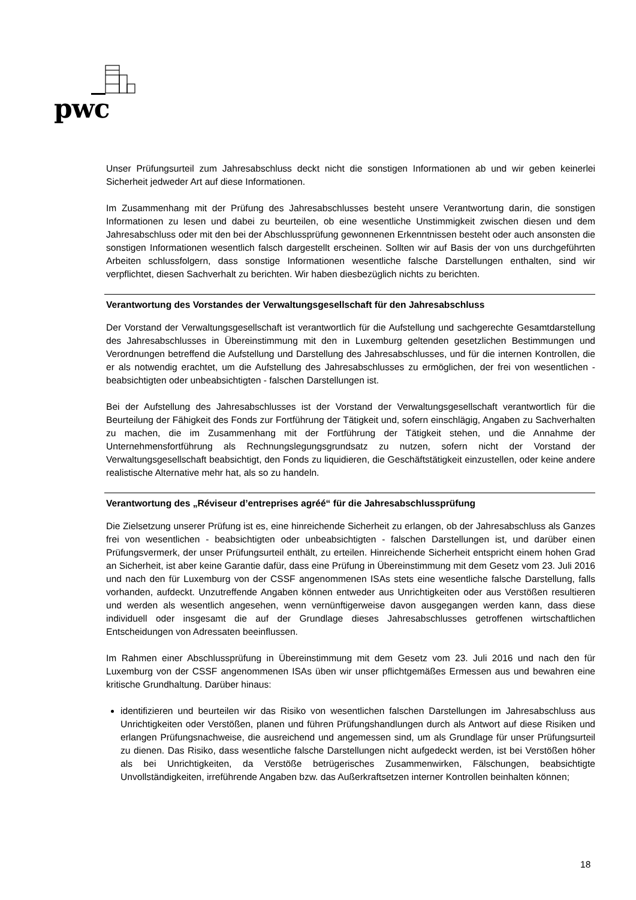pwc
Unser Prüfungsurteil zum Jahresabschluss deckt nicht die sonstigen Informationen ab und wir geben keinerlei Sicherheit jedweder Art auf diese Informationen.
Im Zusammenhang mit der Prüfung des Jahresabschlusses besteht unsere Verantwortung darin, die sonstigen Informationen zu lesen und dabei zu beurteilen, ob eine wesentliche Unstimmigkeit zwischen diesen und dem Jahresabschluss oder mit den bei der Abschlussprüfung gewonnenen Erkenntnissen besteht oder auch ansonsten die sonstigen Informationen wesentlich falsch dargestellt erscheinen. Sollten wir auf Basis der von uns durchgeführten Arbeiten schlussfolgern, dass sonstige Informationen wesentliche falsche Darstellungen enthalten, sind wir verpflichtet, diesen Sachverhalt zu berichten. Wir haben diesbezüglich nichts zu berichten.
Verantwortung des Vorstandes der Verwaltungsgesellschaft für den Jahresabschluss
Der Vorstand der Verwaltungsgesellschaft ist verantwortlich für die Aufstellung und sachgerechte Gesamtdarstellung des Jahresabschlusses in Übereinstimmung mit den in Luxemburg geltenden gesetzlichen Bestimmungen und Verordnungen betreffend die Aufstellung und Darstellung des Jahresabschlusses, und für die internen Kontrollen, die er als notwendig erachtet, um die Aufstellung des Jahresabschlusses zu ermöglichen, der frei von wesentlichen - beabsichtigten oder unbeabsichtigten - falschen Darstellungen ist.
Bei der Aufstellung des Jahresabschlusses ist der Vorstand der Verwaltungsgesellschaft verantwortlich für die Beurteilung der Fähigkeit des Fonds zur Fortführung der Tätigkeit und, sofern einschlägig, Angaben zu Sachverhalten zu machen, die im Zusammenhang mit der Fortführung der Tätigkeit stehen, und die Annahme der Unternehmensfortführung als Rechnungslegungsgrundsatz zu nutzen, sofern nicht der Vorstand der Verwaltungsgesellschaft beabsichtigt, den Fonds zu liquidieren, die Geschäftstätigkeit einzustellen, oder keine andere realistische Alternative mehr hat, als so zu handeln.
Verantwortung des „Réviseur d’entreprises agréé“ für die Jahresabschlussprüfung
Die Zielsetzung unserer Prüfung ist es, eine hinreichende Sicherheit zu erlangen, ob der Jahresabschluss als Ganzes frei von wesentlichen - beabsichtigten oder unbeabsichtigten - falschen Darstellungen ist, und darüber einen Prüfungsvermerk, der unser Prüfungsurteil enthält, zu erteilen. Hinreichende Sicherheit entspricht einem hohen Grad an Sicherheit, ist aber keine Garantie dafür, dass eine Prüfung in Übereinstimmung mit dem Gesetz vom 23. Juli 2016 und nach den für Luxemburg von der CSSF angenommenen ISAs stets eine wesentliche falsche Darstellung, falls vorhanden, aufdeckt. Unzutreffende Angaben können entweder aus Unrichtigkeiten oder aus Verstößen resultieren und werden als wesentlich angesehen, wenn vernünftigerweise davon ausgegangen werden kann, dass diese individuell oder insgesamt die auf der Grundlage dieses Jahresabschlusses getroffenen wirtschaftlichen Entscheidungen von Adressaten beeinflussen.
Im Rahmen einer Abschlussprüfung in Übereinstimmung mit dem Gesetz vom 23. Juli 2016 und nach den für Luxemburg von der CSSF angenommenen ISAs üben wir unser pflichtgemäßes Ermessen aus und bewahren eine kritische Grundhaltung. Darüber hinaus:
identifizieren und beurteilen wir das Risiko von wesentlichen falschen Darstellungen im Jahresabschluss aus Unrichtigkeiten oder Verstößen, planen und führen Prüfungshandlungen durch als Antwort auf diese Risiken und erlangen Prüfungsnachweise, die ausreichend und angemessen sind, um als Grundlage für unser Prüfungsurteil zu dienen. Das Risiko, dass wesentliche falsche Darstellungen nicht aufgedeckt werden, ist bei Verstößen höher als bei Unrichtigkeiten, da Verstöße betrügerisches Zusammenwirken, Fälschungen, beabsichtigte Unvollständigkeiten, irreführende Angaben bzw. das Außerkraftsetzen interner Kontrollen beinhalten können;
18